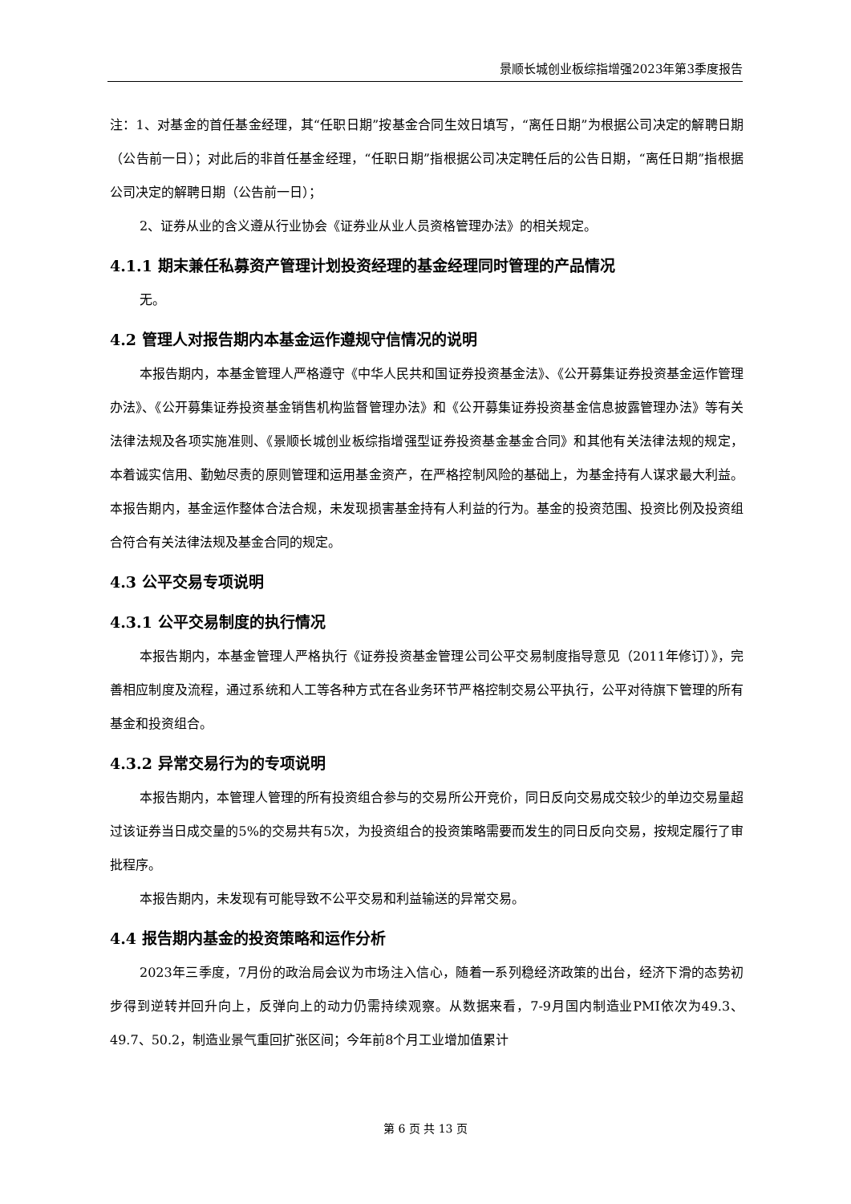景顺长城创业板综指增强2023年第3季度报告
注：1、对基金的首任基金经理，其“任职日期”按基金合同生效日填写，“离任日期”为根据公司决定的解聘日期（公告前一日）；对此后的非首任基金经理，“任职日期”指根据公司决定聘任后的公告日期，“离任日期”指根据公司决定的解聘日期（公告前一日）；
2、证券从业的含义遵从行业协会《证券业从业人员资格管理办法》的相关规定。
4.1.1 期末兼任私募资产管理计划投资经理的基金经理同时管理的产品情况
无。
4.2 管理人对报告期内本基金运作遵规守信情况的说明
本报告期内，本基金管理人严格遵守《中华人民共和国证券投资基金法》、《公开募集证券投资基金运作管理办法》、《公开募集证券投资基金销售机构监督管理办法》和《公开募集证券投资基金信息披露管理办法》等有关法律法规及各项实施准则、《景顺长城创业板综指增强型证券投资基金基金合同》和其他有关法律法规的规定，本着诚实信用、勤勉尽责的原则管理和运用基金资产，在严格控制风险的基础上，为基金持有人谋求最大利益。本报告期内，基金运作整体合法合规，未发现损害基金持有人利益的行为。基金的投资范围、投资比例及投资组合符合有关法律法规及基金合同的规定。
4.3 公平交易专项说明
4.3.1 公平交易制度的执行情况
本报告期内，本基金管理人严格执行《证券投资基金管理公司公平交易制度指导意见（2011年修订）》，完善相应制度及流程，通过系统和人工等各种方式在各业务环节严格控制交易公平执行，公平对待旗下管理的所有基金和投资组合。
4.3.2 异常交易行为的专项说明
本报告期内，本管理人管理的所有投资组合参与的交易所公开竞价，同日反向交易成交较少的单边交易量超过该证券当日成交量的5%的交易共有5次，为投资组合的投资策略需要而发生的同日反向交易，按规定履行了审批程序。
本报告期内，未发现有可能导致不公平交易和利益输送的异常交易。
4.4 报告期内基金的投资策略和运作分析
2023年三季度，7月份的政治局会议为市场注入信心，随着一系列稳经济政策的出台，经济下滑的态势初步得到逆转并回升向上，反弹向上的动力仍需持续观察。从数据来看，7-9月国内制造业PMI依次为49.3、49.7、50.2，制造业景气重回扩张区间；今年前8个月工业增加值累计
第 6 页 共 13 页